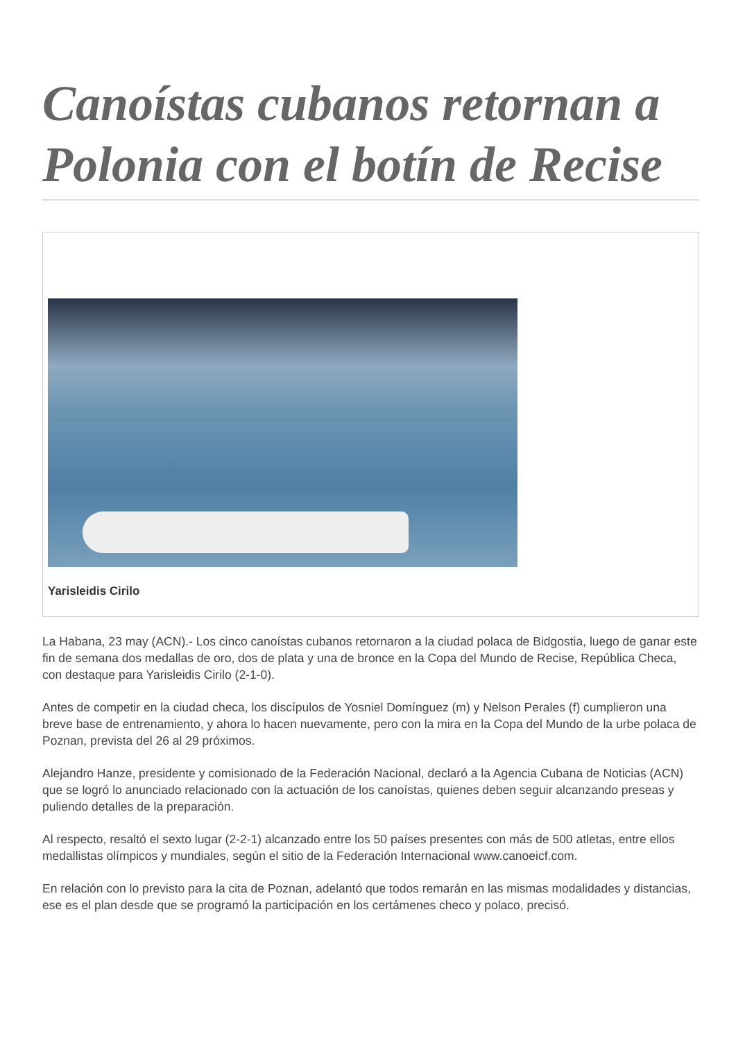Canoístas cubanos retornan a Polonia con el botín de Recise
Yarisleidis Cirilo
La Habana, 23 may (ACN).- Los cinco canoístas cubanos retornaron a la ciudad polaca de Bidgostia, luego de ganar este fin de semana dos medallas de oro, dos de plata y una de bronce en la Copa del Mundo de Recise, República Checa, con destaque para Yarisleidis Cirilo (2-1-0).
Antes de competir en la ciudad checa, los discípulos de Yosniel Domínguez (m) y Nelson Perales (f) cumplieron una breve base de entrenamiento, y ahora lo hacen nuevamente, pero con la mira en la Copa del Mundo de la urbe polaca de Poznan, prevista del 26 al 29 próximos.
Alejandro Hanze, presidente y comisionado de la Federación Nacional, declaró a la Agencia Cubana de Noticias (ACN) que se logró lo anunciado relacionado con la actuación de los canoístas, quienes deben seguir alcanzando preseas y puliendo detalles de la preparación.
Al respecto, resaltó el sexto lugar (2-2-1) alcanzado entre los 50 países presentes con más de 500 atletas, entre ellos medallistas olímpicos y mundiales, según el sitio de la Federación Internacional www.canoeicf.com.
En relación con lo previsto para la cita de Poznan, adelantó que todos remarán en las mismas modalidades y distancias, ese es el plan desde que se programó la participación en los certámenes checo y polaco, precisó.